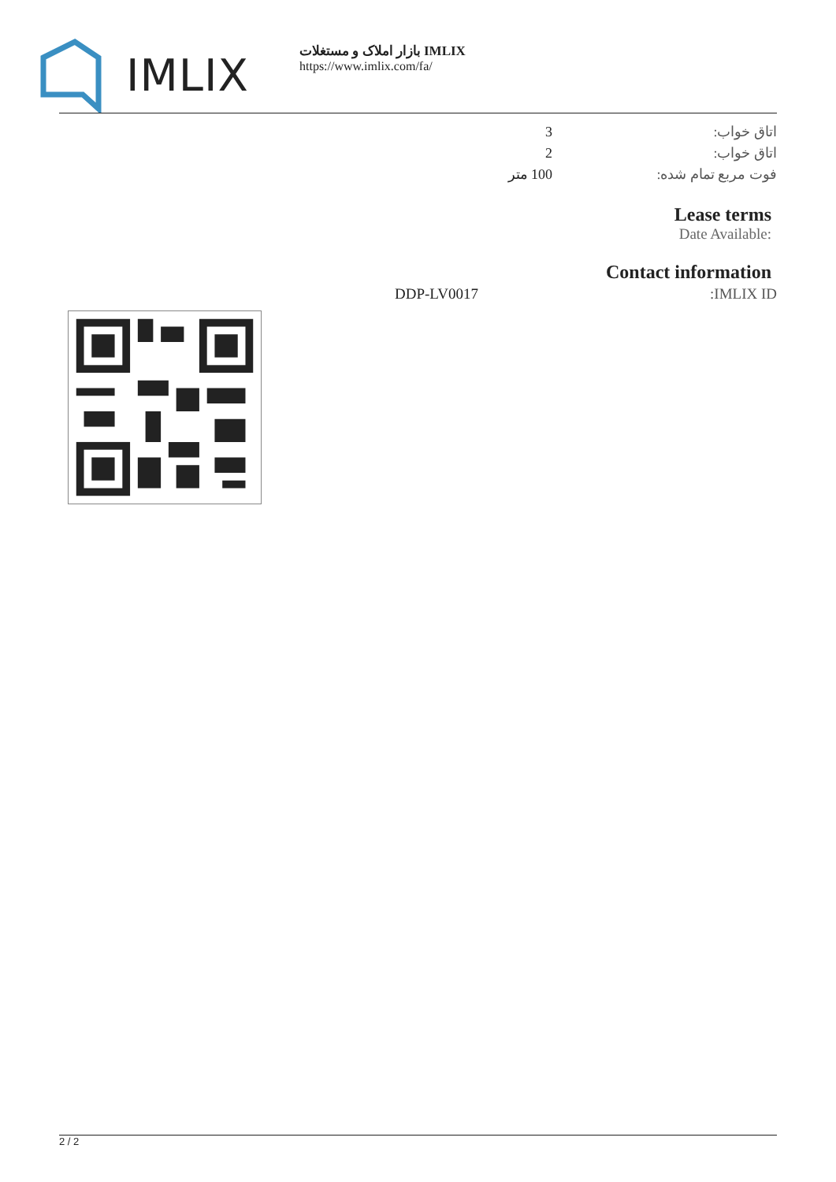IMLIX
بازار املاک و مستغلات IMLIX
https://www.imlix.com/fa/
| اتاق خواب: | 3 |
| اتاق خواب: | 2 |
| فوت مربع تمام شده: | 100 متر |
Lease terms
Date Available:
Contact information
| IMLIX ID: | DDP-LV0017 |
2 / 2